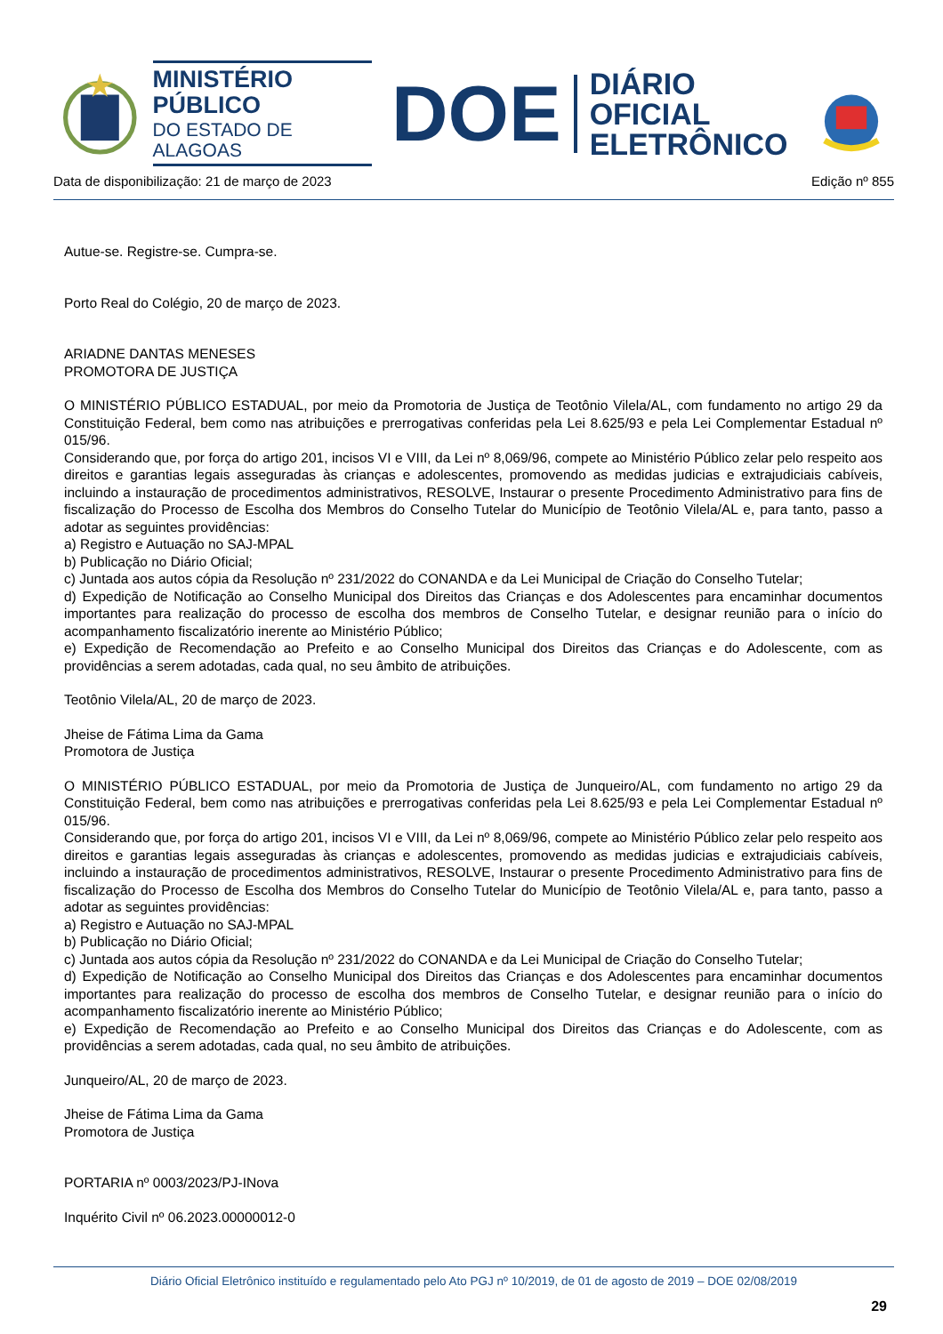MINISTÉRIO PÚBLICO
DO ESTADO DE ALAGOAS
DOE
DIÁRIO OFICIAL
ELETRÔNICO
Data de disponibilização: 21 de março de 2023 Edição nº 855
Autue-se. Registre-se. Cumpra-se.
Porto Real do Colégio, 20 de março de 2023.
ARIADNE DANTAS MENESES
PROMOTORA DE JUSTIÇA
O MINISTÉRIO PÚBLICO ESTADUAL, por meio da Promotoria de Justiça de Teotônio Vilela/AL, com fundamento no artigo 29 da Constituição Federal, bem como nas atribuições e prerrogativas conferidas pela Lei 8.625/93 e pela Lei Complementar Estadual nº 015/96.
Considerando que, por força do artigo 201, incisos VI e VIII, da Lei nº 8,069/96, compete ao Ministério Público zelar pelo respeito aos direitos e garantias legais asseguradas às crianças e adolescentes, promovendo as medidas judicias e extrajudiciais cabíveis, incluindo a instauração de procedimentos administrativos, RESOLVE, Instaurar o presente Procedimento Administrativo para fins de fiscalização do Processo de Escolha dos Membros do Conselho Tutelar do Município de Teotônio Vilela/AL e, para tanto, passo a adotar as seguintes providências:
a) Registro e Autuação no SAJ-MPAL
b) Publicação no Diário Oficial;
c) Juntada aos autos cópia da Resolução nº 231/2022 do CONANDA e da Lei Municipal de Criação do Conselho Tutelar;
d) Expedição de Notificação ao Conselho Municipal dos Direitos das Crianças e dos Adolescentes para encaminhar documentos importantes para realização do processo de escolha dos membros de Conselho Tutelar, e designar reunião para o início do acompanhamento fiscalizatório inerente ao Ministério Público;
e) Expedição de Recomendação ao Prefeito e ao Conselho Municipal dos Direitos das Crianças e do Adolescente, com as providências a serem adotadas, cada qual, no seu âmbito de atribuições.
Teotônio Vilela/AL, 20 de março de 2023.
Jheise de Fátima Lima da Gama
Promotora de Justiça
O MINISTÉRIO PÚBLICO ESTADUAL, por meio da Promotoria de Justiça de Junqueiro/AL, com fundamento no artigo 29 da Constituição Federal, bem como nas atribuições e prerrogativas conferidas pela Lei 8.625/93 e pela Lei Complementar Estadual nº 015/96.
Considerando que, por força do artigo 201, incisos VI e VIII, da Lei nº 8,069/96, compete ao Ministério Público zelar pelo respeito aos direitos e garantias legais asseguradas às crianças e adolescentes, promovendo as medidas judicias e extrajudiciais cabíveis, incluindo a instauração de procedimentos administrativos, RESOLVE, Instaurar o presente Procedimento Administrativo para fins de fiscalização do Processo de Escolha dos Membros do Conselho Tutelar do Município de Teotônio Vilela/AL e, para tanto, passo a adotar as seguintes providências:
a) Registro e Autuação no SAJ-MPAL
b) Publicação no Diário Oficial;
c) Juntada aos autos cópia da Resolução nº 231/2022 do CONANDA e da Lei Municipal de Criação do Conselho Tutelar;
d) Expedição de Notificação ao Conselho Municipal dos Direitos das Crianças e dos Adolescentes para encaminhar documentos importantes para realização do processo de escolha dos membros de Conselho Tutelar, e designar reunião para o início do acompanhamento fiscalizatório inerente ao Ministério Público;
e) Expedição de Recomendação ao Prefeito e ao Conselho Municipal dos Direitos das Crianças e do Adolescente, com as providências a serem adotadas, cada qual, no seu âmbito de atribuições.
Junqueiro/AL, 20 de março de 2023.
Jheise de Fátima Lima da Gama
Promotora de Justiça
PORTARIA nº 0003/2023/PJ-INova
Inquérito Civil nº 06.2023.00000012-0
Diário Oficial Eletrônico instituído e regulamentado pelo Ato PGJ nº 10/2019, de 01 de agosto de 2019 – DOE 02/08/2019
29